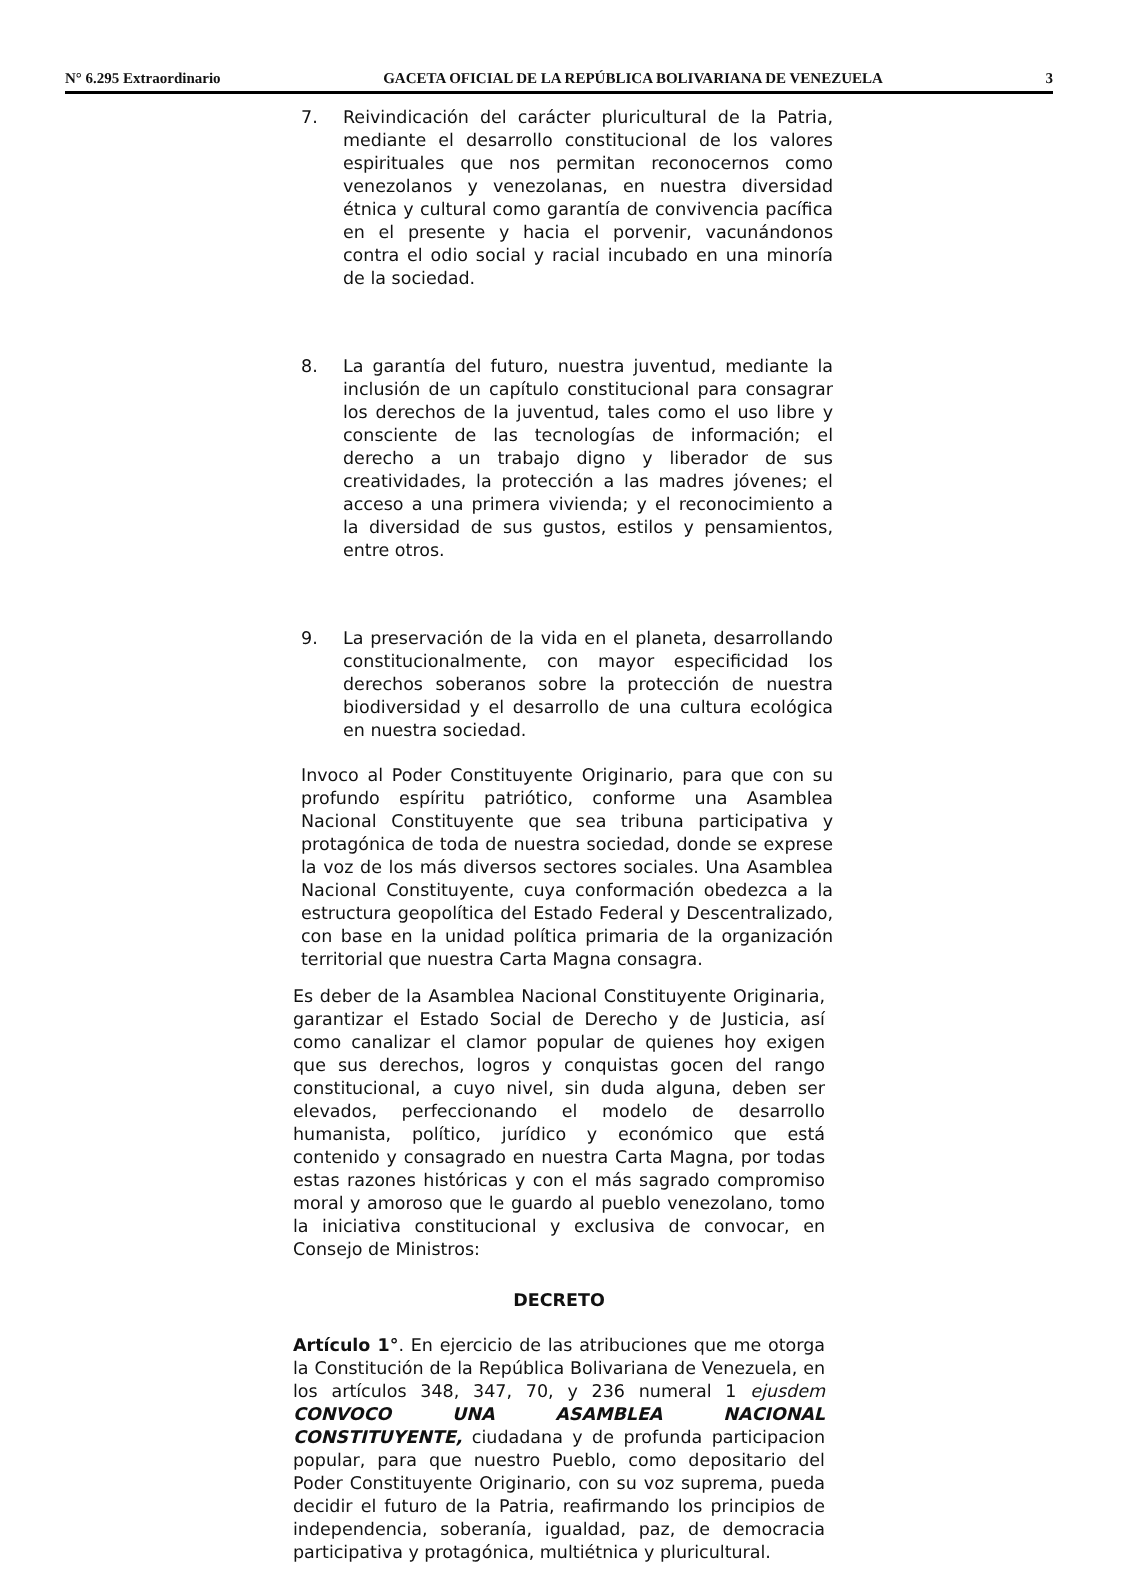N° 6.295 Extraordinario GACETA OFICIAL DE LA REPÚBLICA BOLIVARIANA DE VENEZUELA 3
7. Reivindicación del carácter pluricultural de la Patria, mediante el desarrollo constitucional de los valores espirituales que nos permitan reconocernos como venezolanos y venezolanas, en nuestra diversidad étnica y cultural como garantía de convivencia pacífica en el presente y hacia el porvenir, vacunándonos contra el odio social y racial incubado en una minoría de la sociedad.
8. La garantía del futuro, nuestra juventud, mediante la inclusión de un capítulo constitucional para consagrar los derechos de la juventud, tales como el uso libre y consciente de las tecnologías de información; el derecho a un trabajo digno y liberador de sus creatividades, la protección a las madres jóvenes; el acceso a una primera vivienda; y el reconocimiento a la diversidad de sus gustos, estilos y pensamientos, entre otros.
9. La preservación de la vida en el planeta, desarrollando constitucionalmente, con mayor especificidad los derechos soberanos sobre la protección de nuestra biodiversidad y el desarrollo de una cultura ecológica en nuestra sociedad.
Invoco al Poder Constituyente Originario, para que con su profundo espíritu patriótico, conforme una Asamblea Nacional Constituyente que sea tribuna participativa y protagónica de toda de nuestra sociedad, donde se exprese la voz de los más diversos sectores sociales. Una Asamblea Nacional Constituyente, cuya conformación obedezca a la estructura geopolítica del Estado Federal y Descentralizado, con base en la unidad política primaria de la organización territorial que nuestra Carta Magna consagra.
Es deber de la Asamblea Nacional Constituyente Originaria, garantizar el Estado Social de Derecho y de Justicia, así como canalizar el clamor popular de quienes hoy exigen que sus derechos, logros y conquistas gocen del rango constitucional, a cuyo nivel, sin duda alguna, deben ser elevados, perfeccionando el modelo de desarrollo humanista, político, jurídico y económico que está contenido y consagrado en nuestra Carta Magna, por todas estas razones históricas y con el más sagrado compromiso moral y amoroso que le guardo al pueblo venezolano, tomo la iniciativa constitucional y exclusiva de convocar, en Consejo de Ministros:
DECRETO
Artículo 1°. En ejercicio de las atribuciones que me otorga la Constitución de la República Bolivariana de Venezuela, en los artículos 348, 347, 70, y 236 numeral 1 ejusdem CONVOCO UNA ASAMBLEA NACIONAL CONSTITUYENTE, ciudadana y de profunda participacion popular, para que nuestro Pueblo, como depositario del Poder Constituyente Originario, con su voz suprema, pueda decidir el futuro de la Patria, reafirmando los principios de independencia, soberanía, igualdad, paz, de democracia participativa y protagónica, multiétnica y pluricultural.